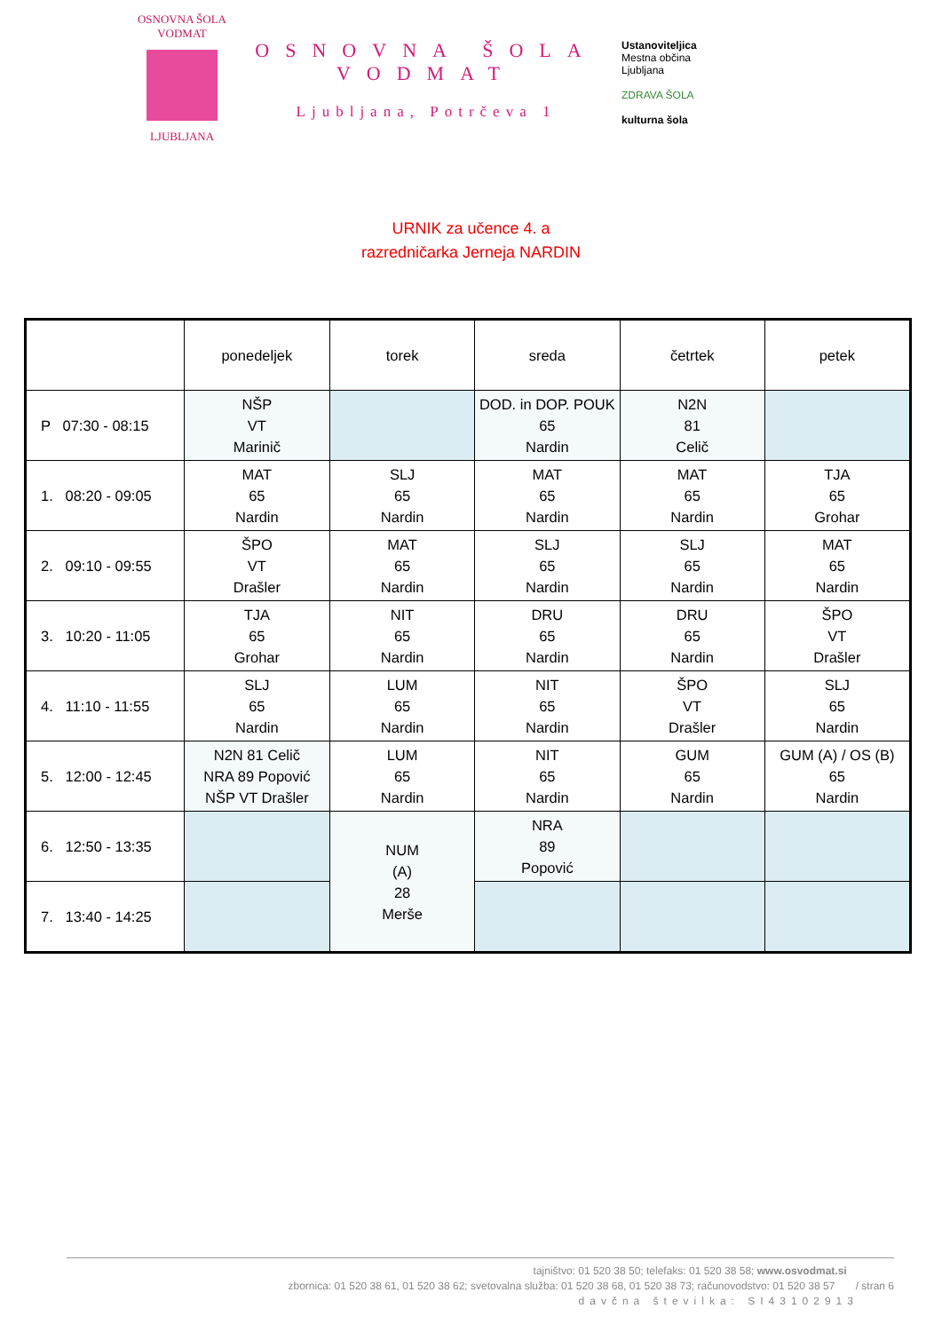OSNOVNA ŠOLA VODMAT
LJUBLJANA
OSNOVNA ŠOLA VODMAT
Ljubljana, Potrčeva 1
Ustanoviteljica
Mestna občina
Ljubljana
ZDRAVA ŠOLA
kulturna šola
URNIK za učence 4. a
razredničarka Jerneja NARDIN
| | ponedeljek | torek | sreda | četrtek | petek |
| --- | --- | --- | --- | --- | --- |
| P 07:30 - 08:15 | NŠP VT Marinič | | DOD. in DOP. POUK 65 Nardin | N2N 81 Celič | |
| 1. 08:20 - 09:05 | MAT 65 Nardin | SLJ 65 Nardin | MAT 65 Nardin | MAT 65 Nardin | TJA 65 Grohar |
| 2. 09:10 - 09:55 | ŠPO VT Drašler | MAT 65 Nardin | SLJ 65 Nardin | SLJ 65 Nardin | MAT 65 Nardin |
| 3. 10:20 - 11:05 | TJA 65 Grohar | NIT 65 Nardin | DRU 65 Nardin | DRU 65 Nardin | ŠPO VT Drašler |
| 4. 11:10 - 11:55 | SLJ 65 Nardin | LUM 65 Nardin | NIT 65 Nardin | ŠPO VT Drašler | SLJ 65 Nardin |
| 5. 12:00 - 12:45 | N2N 81 Celič NRA 89 Popović NŠP VT Drašler | LUM 65 Nardin | NIT 65 Nardin | GUM 65 Nardin | GUM (A) / OS (B) 65 Nardin |
| 6. 12:50 - 13:35 | | NUM (A) 28 Merše | NRA 89 Popović | | |
| 7. 13:40 - 14:25 | | | | | |
tajništvo: 01 520 38 50; telefaks: 01 520 38 58; www.osvodmat.si
zbornica: 01 520 38 61, 01 520 38 62; svetovalna služba: 01 520 38 68, 01 520 38 73; računovodstvo: 01 520 38 57 / stran 6
davčna številka: SI43102913